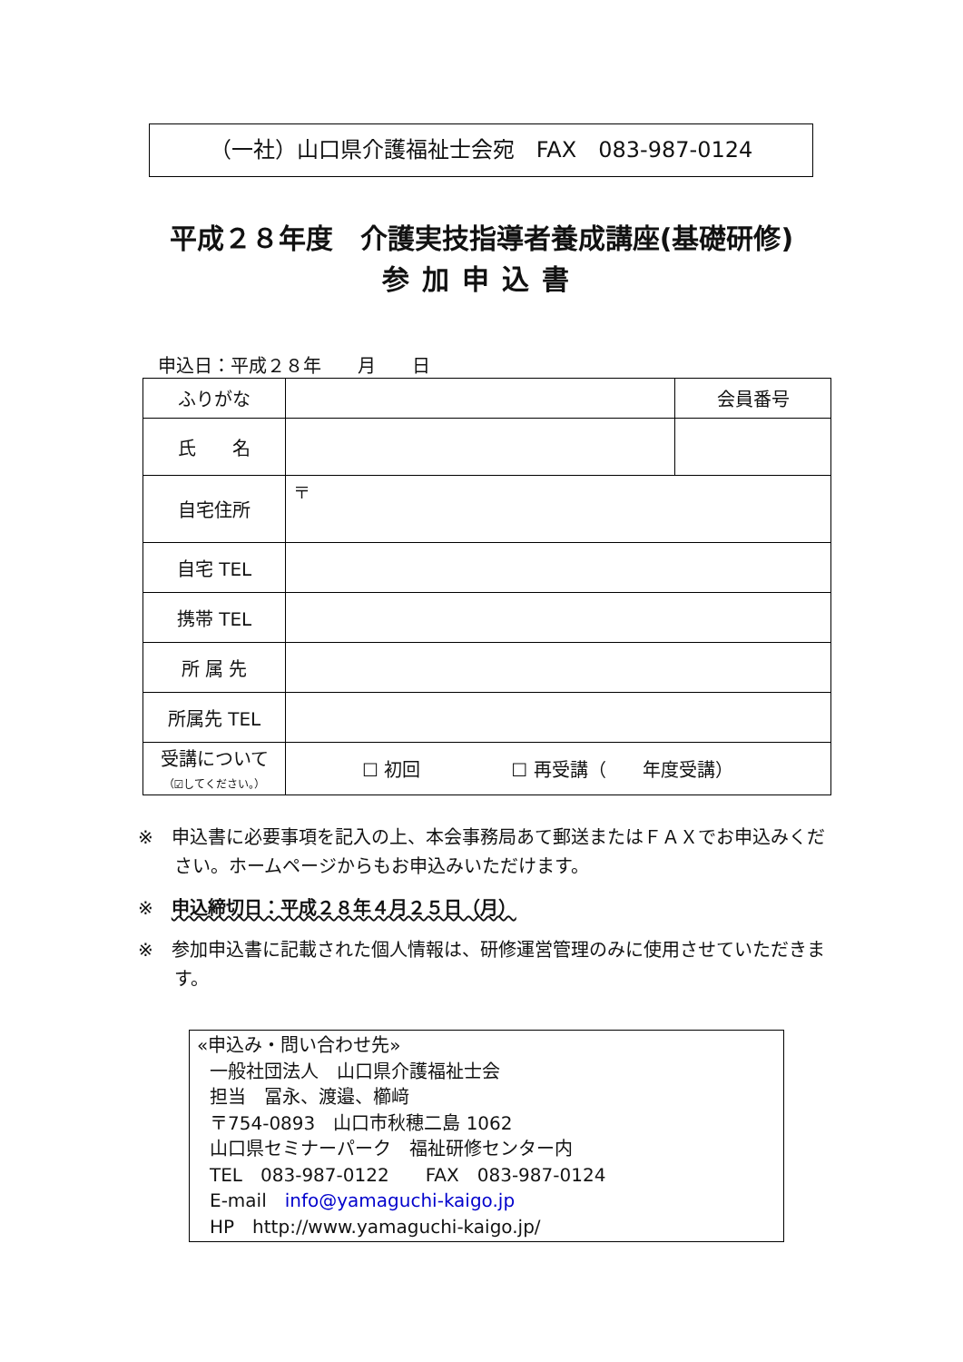（一社）山口県介護福祉士会宛　FAX　083-987-0124
平成２８年度　介護実技指導者養成講座(基礎研修)
参加申込書
申込日：平成２８年　　月　　日
| ふりがな | | 会員番号 |
| 氏 名 | | |
| 自宅住所 | 〒 | |
| 自宅 TEL | | |
| 携帯 TEL | | |
| 所 属 先 | | |
| 所属先 TEL | | |
| 受講について （☑してください。） | ☐ 初回 ☐ 再受講（ 年度受講） | |
※　申込書に必要事項を記入の上、本会事務局あて郵送またはＦＡＸでお申込みください。ホームページからもお申込みいただけます。
※　申込締切日：平成２８年４月２５日（月）
※　参加申込書に記載された個人情報は、研修運営管理のみに使用させていただきます。
«申込み・問い合わせ先»
一般社団法人　山口県介護福祉士会
担当　冨永、渡邉、櫛﨑
〒754-0893　山口市秋穂二島 1062
山口県セミナーパーク　福祉研修センター内
TEL　083-987-0122　　FAX　083-987-0124
E-mail　info@yamaguchi-kaigo.jp
HP　http://www.yamaguchi-kaigo.jp/